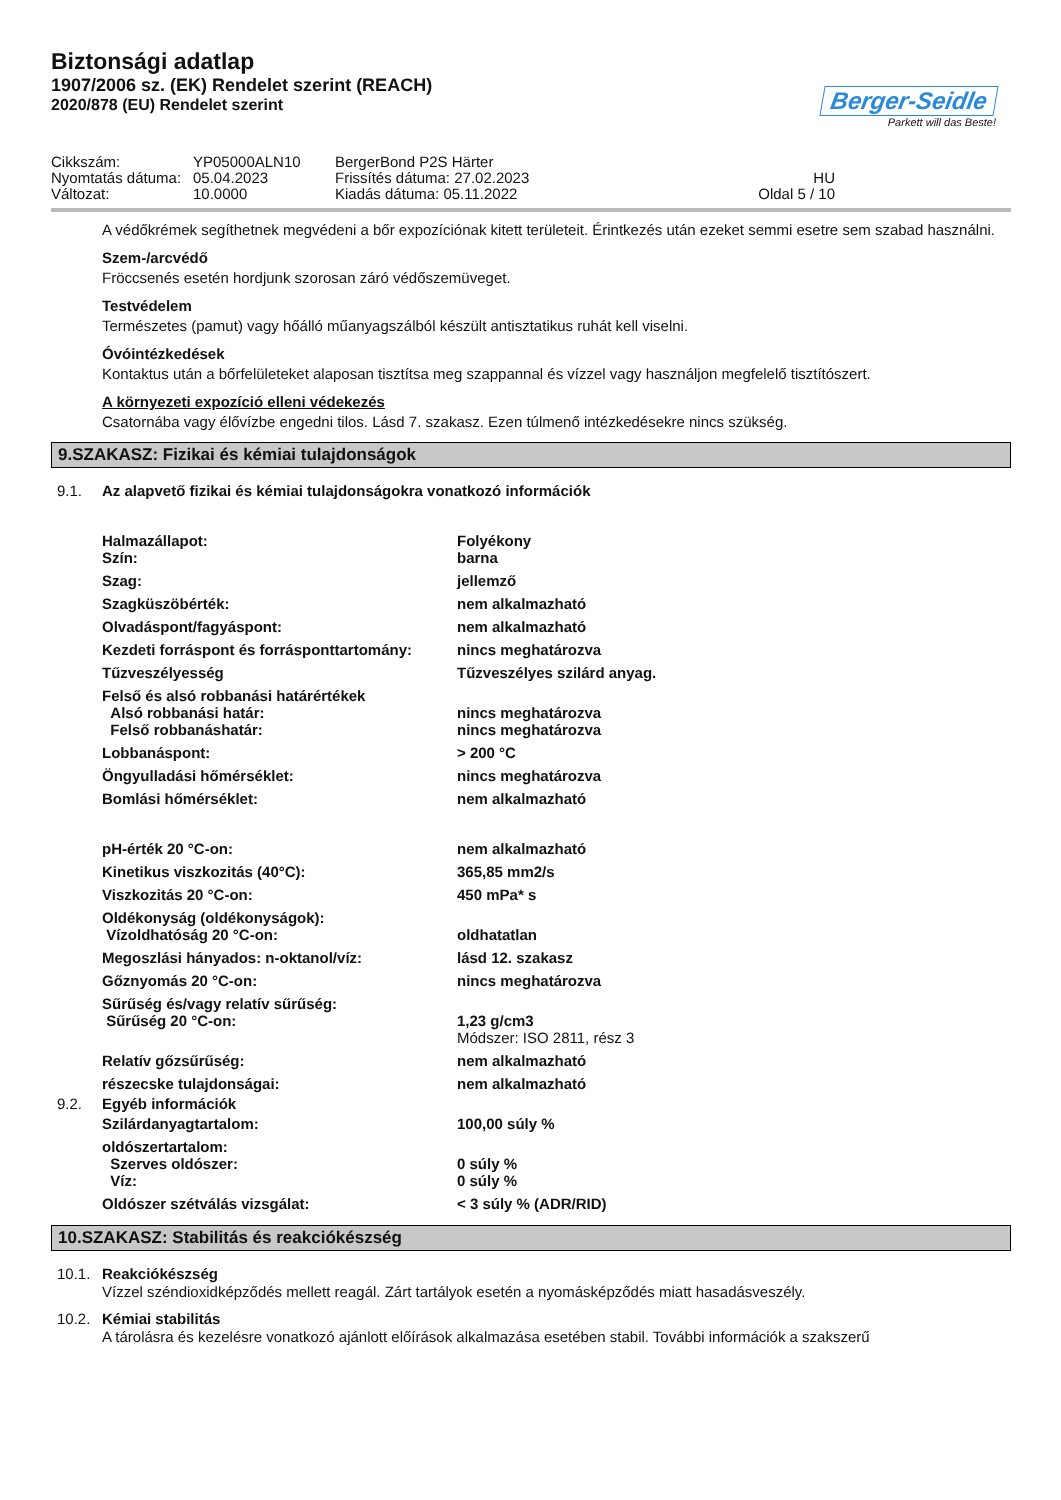Biztonsági adatlap
1907/2006 sz. (EK) Rendelet szerint (REACH)
2020/878 (EU) Rendelet szerint
Berger-Seidle
Parkett will das Beste!
Cikkszám:
YP05000ALN10
BergerBond P2S Härter
Nyomtatás dátuma:
05.04.2023
Frissítés dátuma: 27.02.2023
HU
Változat:
10.0000
Kiadás dátuma: 05.11.2022
Oldal 5 / 10
A védőkrémek segíthetnek megvédeni a bőr expozíciónak kitett területeit. Érintkezés után ezeket semmi esetre sem szabad használni.
Szem-/arcvédő
Fröccsenés esetén hordjunk szorosan záró védőszemüveget.
Testvédelem
Természetes (pamut) vagy hőálló műanyagszálból készült antisztatikus ruhát kell viselni.
Óvóintézkedések
Kontaktus után a bőrfelületeket alaposan tisztítsa meg szappannal és vízzel vagy használjon megfelelő tisztítószert.
A környezeti expozíció elleni védekezés
Csatornába vagy élővízbe engedni tilos. Lásd 7. szakasz. Ezen túlmenő intézkedésekre nincs szükség.
9.SZAKASZ: Fizikai és kémiai tulajdonságok
9.1. Az alapvető fizikai és kémiai tulajdonságokra vonatkozó információk
| Halmazállapot: Szín: | Folyékony barna |
| Szag: | jellemző |
| Szagküszöbérték: | nem alkalmazható |
| Olvadáspont/fagyáspont: | nem alkalmazható |
| Kezdeti forráspont és forrásponttartomány: | nincs meghatározva |
| Tűzveszélyesség | Tűzveszélyes szilárd anyag. |
| Felső és alsó robbanási határértékek Alsó robbanási határ: Felső robbanáshatár: | nincs meghatározva nincs meghatározva |
| Lobbanáspont: | > 200 °C |
| Öngyulladási hőmérséklet: | nincs meghatározva |
| Bomlási hőmérséklet: | nem alkalmazható |
| pH-érték 20 °C-on: | nem alkalmazható |
| Kinetikus viszkozitás (40°C): | 365,85 mm2/s |
| Viszkozitás 20 °C-on: | 450 mPa* s |
| Oldékonyság (oldékonyságok): Vízoldhatóság 20 °C-on: | oldhatatlan |
| Megoszlási hányados: n-oktanol/víz: | lásd 12. szakasz |
| Gőznyomás 20 °C-on: | nincs meghatározva |
| Sűrűség és/vagy relatív sűrűség: Sűrűség 20 °C-on: | 1,23 g/cm3 Módszer: ISO 2811, rész 3 |
| Relatív gőzsűrűség: | nem alkalmazható |
| részecske tulajdonságai: | nem alkalmazható |
9.2. Egyéb információk
| Szilárdanyagtartalom: | 100,00 súly % |
| oldószertartalom: Szerves oldószer: Víz: | 0 súly % 0 súly % |
| Oldószer szétválás vizsgálat: | < 3 súly % (ADR/RID) |
10.SZAKASZ: Stabilitás és reakciókészség
10.1. Reakciókészség
Vízzel széndioxidképződés mellett reagál. Zárt tartályok esetén a nyomásképződés miatt hasadásveszély.
10.2. Kémiai stabilitás
A tárolásra és kezelésre vonatkozó ajánlott előírások alkalmazása esetében stabil. További információk a szakszerű